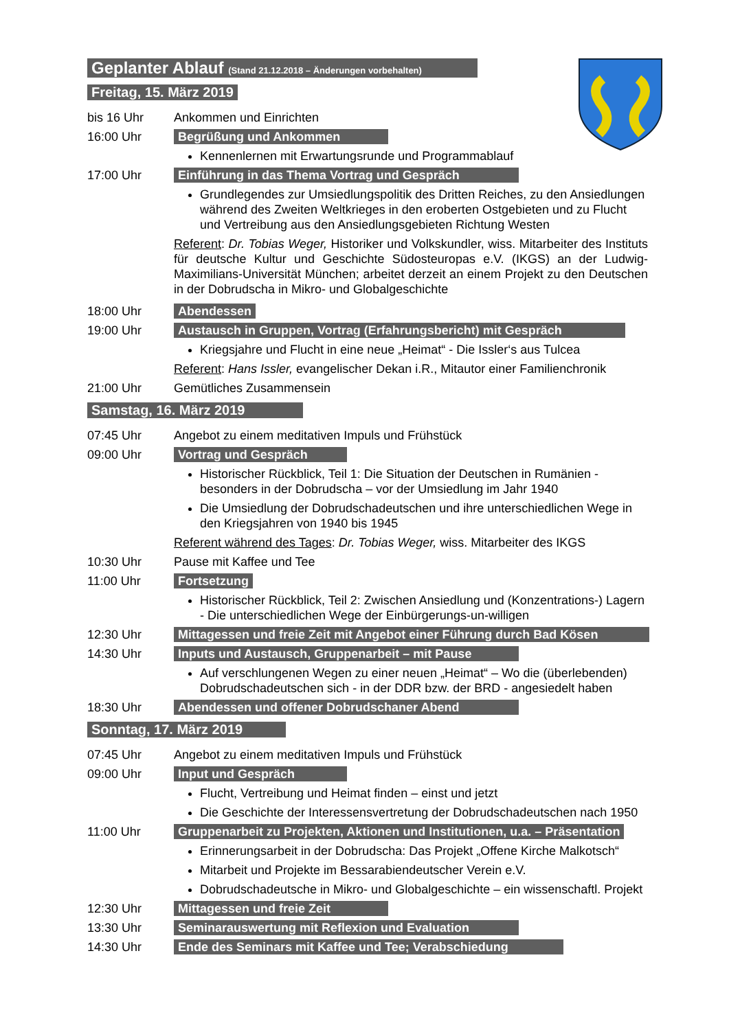Geplanter Ablauf (Stand 21.12.2018 – Änderungen vorbehalten)
Freitag, 15. März 2019
bis 16 Uhr Ankommen und Einrichten
16:00 Uhr Begrüßung und Ankommen
Kennenlernen mit Erwartungsrunde und Programmablauf
17:00 Uhr Einführung in das Thema Vortrag und Gespräch
Grundlegendes zur Umsiedlungspolitik des Dritten Reiches, zu den Ansiedlungen während des Zweiten Weltkrieges in den eroberten Ostgebieten und zu Flucht und Vertreibung aus den Ansiedlungsgebieten Richtung Westen
Referent: Dr. Tobias Weger, Historiker und Volkskundler, wiss. Mitarbeiter des Instituts für deutsche Kultur und Geschichte Südosteuropas e.V. (IKGS) an der Ludwig-Maximilians-Universität München; arbeitet derzeit an einem Projekt zu den Deutschen in der Dobrudscha in Mikro- und Globalgeschichte
18:00 Uhr Abendessen
19:00 Uhr Austausch in Gruppen, Vortrag (Erfahrungsbericht) mit Gespräch
Kriegsjahre und Flucht in eine neue „Heimat“ - Die Issler‘s aus Tulcea
Referent: Hans Issler, evangelischer Dekan i.R., Mitautor einer Familienchronik
21:00 Uhr Gemütliches Zusammensein
Samstag, 16. März 2019
07:45 Uhr Angebot zu einem meditativen Impuls und Frühstück
09:00 Uhr Vortrag und Gespräch
Historischer Rückblick, Teil 1: Die Situation der Deutschen in Rumänien - besonders in der Dobrudscha – vor der Umsiedlung im Jahr 1940
Die Umsiedlung der Dobrudschadeutschen und ihre unterschiedlichen Wege in den Kriegsjahren von 1940 bis 1945
Referent während des Tages: Dr. Tobias Weger, wiss. Mitarbeiter des IKGS
10:30 Uhr Pause mit Kaffee und Tee
11:00 Uhr Fortsetzung
Historischer Rückblick, Teil 2: Zwischen Ansiedlung und (Konzentrations-) Lagern - Die unterschiedlichen Wege der Einbürgerungs-un-willigen
12:30 Uhr Mittagessen und freie Zeit mit Angebot einer Führung durch Bad Kösen
14:30 Uhr Inputs und Austausch, Gruppenarbeit – mit Pause
Auf verschlungenen Wegen zu einer neuen „Heimat“ – Wo die (überlebenden) Dobrudschadeutschen sich - in der DDR bzw. der BRD - angesiedelt haben
18:30 Uhr Abendessen und offener Dobrudschaner Abend
Sonntag, 17. März 2019
07:45 Uhr Angebot zu einem meditativen Impuls und Frühstück
09:00 Uhr Input und Gespräch
Flucht, Vertreibung und Heimat finden – einst und jetzt
Die Geschichte der Interessensvertretung der Dobrudschadeutschen nach 1950
11:00 Uhr Gruppenarbeit zu Projekten, Aktionen und Institutionen, u.a. – Präsentation
Erinnerungsarbeit in der Dobrudscha: Das Projekt „Offene Kirche Malkotsch“
Mitarbeit und Projekte im Bessarabiendeutscher Verein e.V.
Dobrudschadeutsche in Mikro- und Globalgeschichte – ein wissenschaftl. Projekt
12:30 Uhr Mittagessen und freie Zeit
13:30 Uhr Seminarauswertung mit Reflexion und Evaluation
14:30 Uhr Ende des Seminars mit Kaffee und Tee; Verabschiedung